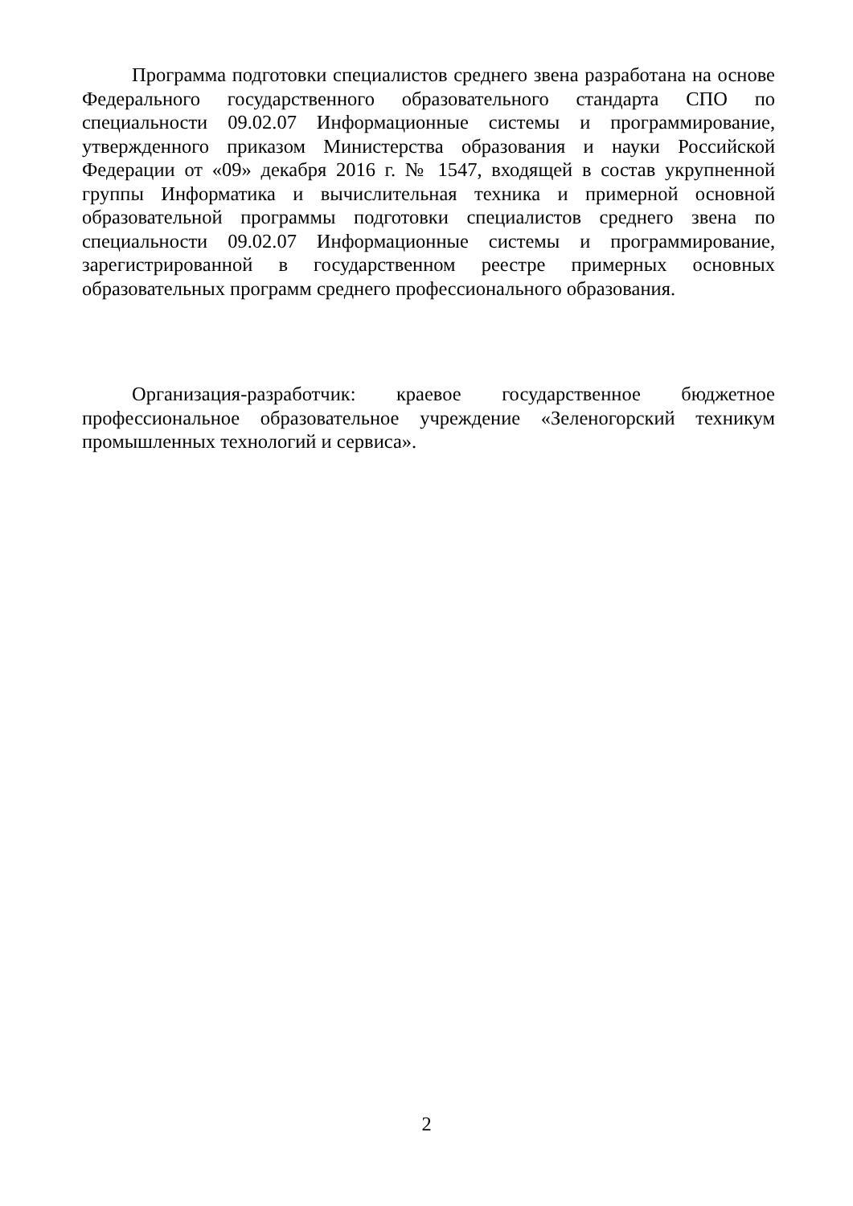Программа подготовки специалистов среднего звена разработана на основе Федерального государственного образовательного стандарта СПО по специальности 09.02.07 Информационные системы и программирование, утвержденного приказом Министерства образования и науки Российской Федерации от «09» декабря 2016 г. № 1547, входящей в состав укрупненной группы Информатика и вычислительная техника и примерной основной образовательной программы подготовки специалистов среднего звена по специальности 09.02.07 Информационные системы и программирование, зарегистрированной в государственном реестре примерных основных образовательных программ среднего профессионального образования.
Организация-разработчик: краевое государственное бюджетное профессиональное образовательное учреждение «Зеленогорский техникум промышленных технологий и сервиса».
2